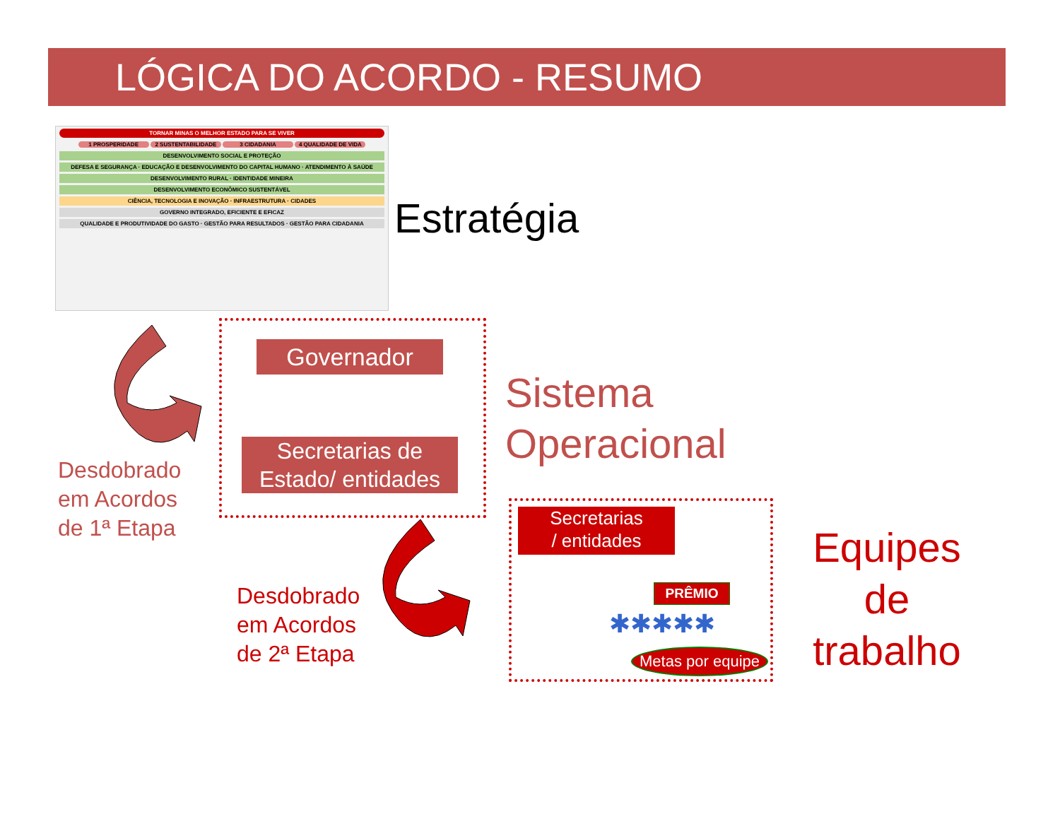LÓGICA DO ACORDO - RESUMO
TORNAR MINAS O MELHOR ESTADO PARA SE VIVER
1 PROSPERIDADE 2 SUSTENTABILIDADE 3 CIDADANIA 4 QUALIDADE DE VIDA
DESENVOLVIMENTO SOCIAL E PROTEÇÃO
DEFESA E SEGURANÇA · EDUCAÇÃO E DESENVOLVIMENTO DO CAPITAL HUMANO · ATENDIMENTO À SAÚDE
DESENVOLVIMENTO RURAL · IDENTIDADE MINEIRA
DESENVOLVIMENTO ECONÔMICO SUSTENTÁVEL
CIÊNCIA, TECNOLOGIA E INOVAÇÃO · INFRAESTRUTURA · CIDADES
GOVERNO INTEGRADO, EFICIENTE E EFICAZ
QUALIDADE E PRODUTIVIDADE DO GASTO · GESTÃO PARA RESULTADOS · GESTÃO PARA CIDADANIA
Estratégia
Governador
Secretarias de
Estado/ entidades
Sistema
Operacional
Desdobrado
em Acordos
de 1ª Etapa
Desdobrado
em Acordos
de 2ª Etapa
Secretarias
/ entidades
PRÊMIO
✱✱✱✱✱
Metas por equipe
Equipes
de
trabalho